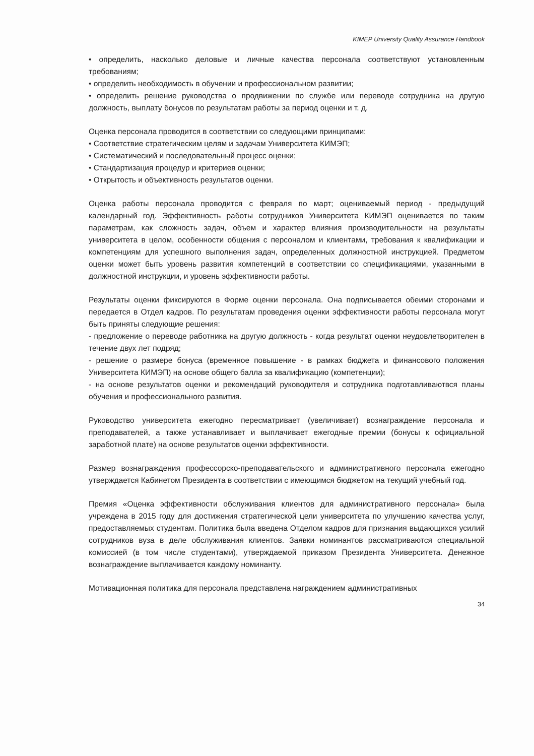KIMEP University Quality Assurance Handbook
• определить, насколько деловые и личные качества персонала соответствуют установленным требованиям;
• определить необходимость в обучении и профессиональном развитии;
• определить решение руководства о продвижении по службе или переводе сотрудника на другую должность, выплату бонусов по результатам работы за период оценки и т. д.
Оценка персонала проводится в соответствии со следующими принципами:
• Соответствие стратегическим целям и задачам Университета КИМЭП;
• Систематический и последовательный процесс оценки;
• Стандартизация процедур и критериев оценки;
• Открытость и объективность результатов оценки.
Оценка работы персонала проводится с февраля по март; оцениваемый период - предыдущий календарный год. Эффективность работы сотрудников Университета КИМЭП оценивается по таким параметрам, как сложность задач, объем и характер влияния производительности на результаты университета в целом, особенности общения с персоналом и клиентами, требования к квалификации и компетенциям для успешного выполнения задач, определенных должностной инструкцией. Предметом оценки может быть уровень развития компетенций в соответствии со спецификациями, указанными в должностной инструкции, и уровень эффективности работы.
Результаты оценки фиксируются в Форме оценки персонала. Она подписывается обеими сторонами и передается в Отдел кадров. По результатам проведения оценки эффективности работы персонала могут быть приняты следующие решения:
- предложение о переводе работника на другую должность - когда результат оценки неудовлетворителен в течение двух лет подряд;
- решение о размере бонуса (временное повышение - в рамках бюджета и финансового положения Университета КИМЭП) на основе общего балла за квалификацию (компетенции);
- на основе результатов оценки и рекомендаций руководителя и сотрудника подготавливаютвся планы обучения и профессионального развития.
Руководство университета ежегодно пересматривает (увеличивает) вознаграждение персонала и преподавателей, а также устанавливает и выплачивает ежегодные премии (бонусы к официальной заработной плате) на основе результатов оценки эффективности.
Размер вознаграждения профессорско-преподавательского и административного персонала ежегодно утверждается Кабинетом Президента в соответствии с имеющимся бюджетом на текущий учебный год.
Премия «Оценка эффективности обслуживания клиентов для административного персонала» была учреждена в 2015 году для достижения стратегической цели университета по улучшению качества услуг, предоставляемых студентам. Политика была введена Отделом кадров для признания выдающихся усилий сотрудников вуза в деле обслуживания клиентов. Заявки номинантов рассматриваются специальной комиссией (в том числе студентами), утверждаемой приказом Президента Университета. Денежное вознаграждение выплачивается каждому номинанту.
Мотивационная политика для персонала представлена награждением административных
34